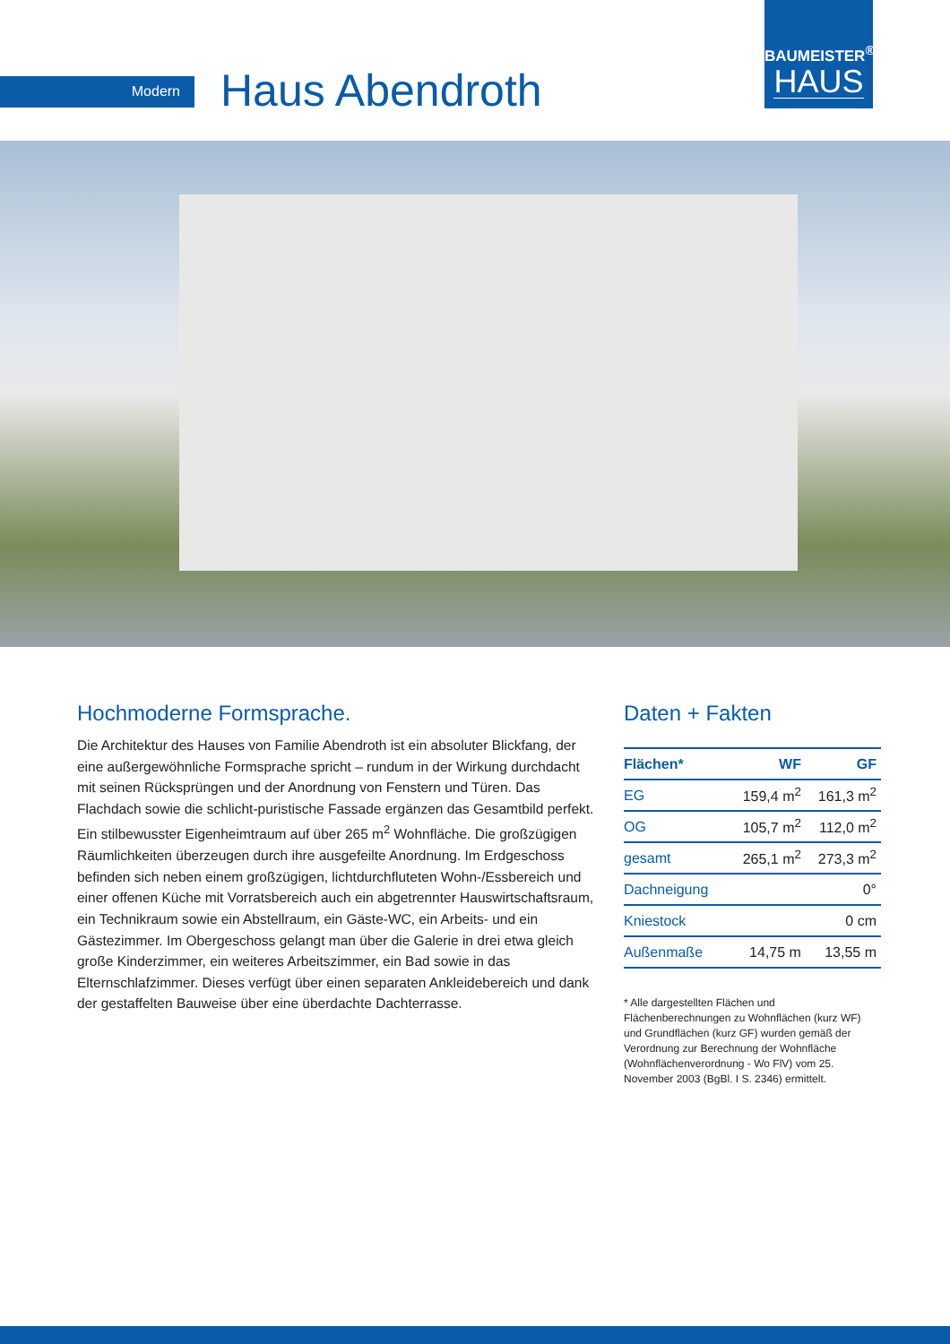Modern Haus Abendroth
BAUMEISTER<sup>®</sup>
HAUS
Hochmoderne Formsprache.
Die Architektur des Hauses von Familie Abendroth ist ein absoluter Blickfang, der eine außergewöhnliche Formsprache spricht – rundum in der Wirkung durchdacht mit seinen Rücksprüngen und der Anordnung von Fenstern und Türen. Das Flachdach sowie die schlicht-puristische Fassade ergänzen das Gesamtbild perfekt. Ein stilbewusster Eigenheimtraum auf über 265 m<sup>2</sup> Wohnfläche. Die großzügigen Räumlichkeiten überzeugen durch ihre ausgefeilte Anordnung. Im Erdgeschoss befinden sich neben einem großzügigen, lichtdurchfluteten Wohn-/Essbereich und einer offenen Küche mit Vorratsbereich auch ein abgetrennter Hauswirtschaftsraum, ein Technikraum sowie ein Abstellraum, ein Gäste-WC, ein Arbeits- und ein Gästezimmer. Im Obergeschoss gelangt man über die Galerie in drei etwa gleich große Kinderzimmer, ein weiteres Arbeitszimmer, ein Bad sowie in das Elternschlafzimmer. Dieses verfügt über einen separaten Ankleidebereich und dank der gestaffelten Bauweise über eine überdachte Dachterrasse.
Daten + Fakten
| Flächen* | WF | GF |
| --- | --- | --- |
| EG | 159,4 m<sup>2</sup> | 161,3 m<sup>2</sup> |
| OG | 105,7 m<sup>2</sup> | 112,0 m<sup>2</sup> |
| gesamt | 265,1 m<sup>2</sup> | 273,3 m<sup>2</sup> |
| Dachneigung | | 0° |
| Kniestock | | 0 cm |
| Außenmaße | 14,75 m | 13,55 m |
* Alle dargestellten Flächen und Flächenberechnungen zu Wohnflächen (kurz WF) und Grundflächen (kurz GF) wurden gemäß der Verordnung zur Berechnung der Wohnfläche (Wohnflächenverordnung - Wo FlV) vom 25. November 2003 (BgBl. I S. 2346) ermittelt.